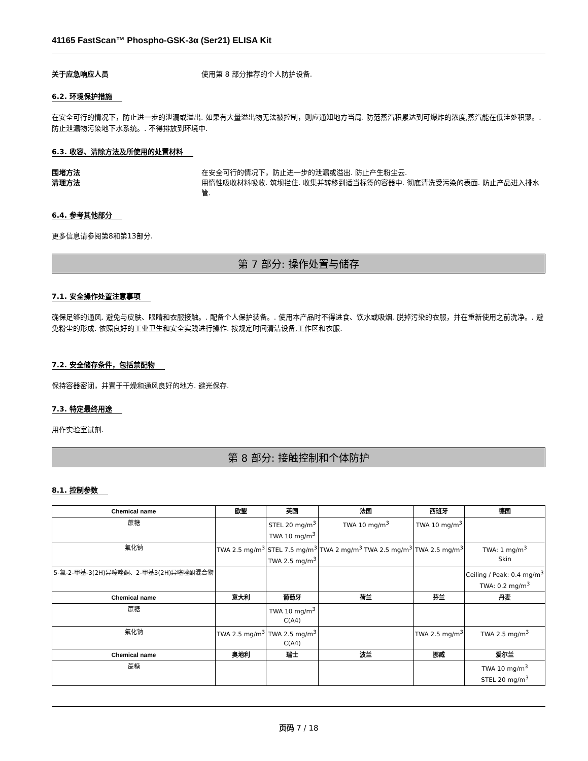41165 FastScan™ Phospho-GSK-3α (Ser21) ELISA Kit
关于应急响应人员 使用第 8 部分推荐的个人防护设备.
6.2. 环境保护措施
在安全可行的情况下，防止进一步的泄漏或溢出. 如果有大量溢出物无法被控制，则应通知地方当局. 防范蒸汽积累达到可爆炸的浓度,蒸汽能在低洼处积聚。. 防止泄漏物污染地下水系统。. 不得排放到环境中.
6.3. 收容、清除方法及所使用的处置材料
围堵方法 在安全可行的情况下，防止进一步的泄漏或溢出. 防止产生粉尘云.
清理方法 用惰性吸收材料吸收. 筑坝拦住. 收集并转移到适当标签的容器中. 彻底清洗受污染的表面. 防止产品进入排水管.
6.4. 参考其他部分
更多信息请参阅第8和第13部分.
第 7 部分: 操作处置与储存
7.1. 安全操作处置注意事项
确保足够的通风. 避免与皮肤、眼睛和衣服接触。. 配备个人保护装备。. 使用本产品时不得进食、饮水或吸烟. 脱掉污染的衣服，并在重新使用之前洗净。. 避免粉尘的形成. 依照良好的工业卫生和安全实践进行操作. 按规定时间清洁设备,工作区和衣服.
7.2. 安全储存条件，包括禁配物
保持容器密闭，并置于干燥和通风良好的地方. 避光保存.
7.3. 特定最终用途
用作实验室试剂.
第 8 部分: 接触控制和个体防护
8.1. 控制参数
| Chemical name | 欧盟 | 英国 | 法国 | 西班牙 | 德国 |
| --- | --- | --- | --- | --- | --- |
| 蔗糖 | | STEL 20 mg/m<sup>3</sup> TWA 10 mg/m<sup>3</sup> | TWA 10 mg/m<sup>3</sup> | TWA 10 mg/m<sup>3</sup> | |
| 氟化钠 | TWA 2.5 mg/m<sup>3</sup> | STEL 7.5 mg/m<sup>3</sup> TWA 2.5 mg/m<sup>3</sup> | TWA 2 mg/m<sup>3</sup> TWA 2.5 mg/m<sup>3</sup> | TWA 2.5 mg/m<sup>3</sup> | TWA: 1 mg/m<sup>3</sup> Skin |
| 5-氯-2-甲基-3(2H)异噻唑酮、2-甲基3(2H)异噻唑酮混合物 | | | | | Ceiling / Peak: 0.4 mg/m<sup>3</sup> TWA: 0.2 mg/m<sup>3</sup> |
| Chemical name | 意大利 | 葡萄牙 | 荷兰 | 芬兰 | 丹麦 |
| 蔗糖 | | TWA 10 mg/m<sup>3</sup> C(A4) | | | |
| 氟化钠 | TWA 2.5 mg/m<sup>3</sup> | TWA 2.5 mg/m<sup>3</sup> C(A4) | | TWA 2.5 mg/m<sup>3</sup> | TWA 2.5 mg/m<sup>3</sup> |
| Chemical name | 奥地利 | 瑞士 | 波兰 | 挪威 | 爱尔兰 |
| 蔗糖 | | | | | TWA 10 mg/m<sup>3</sup> STEL 20 mg/m<sup>3</sup> |
页码 7 / 18